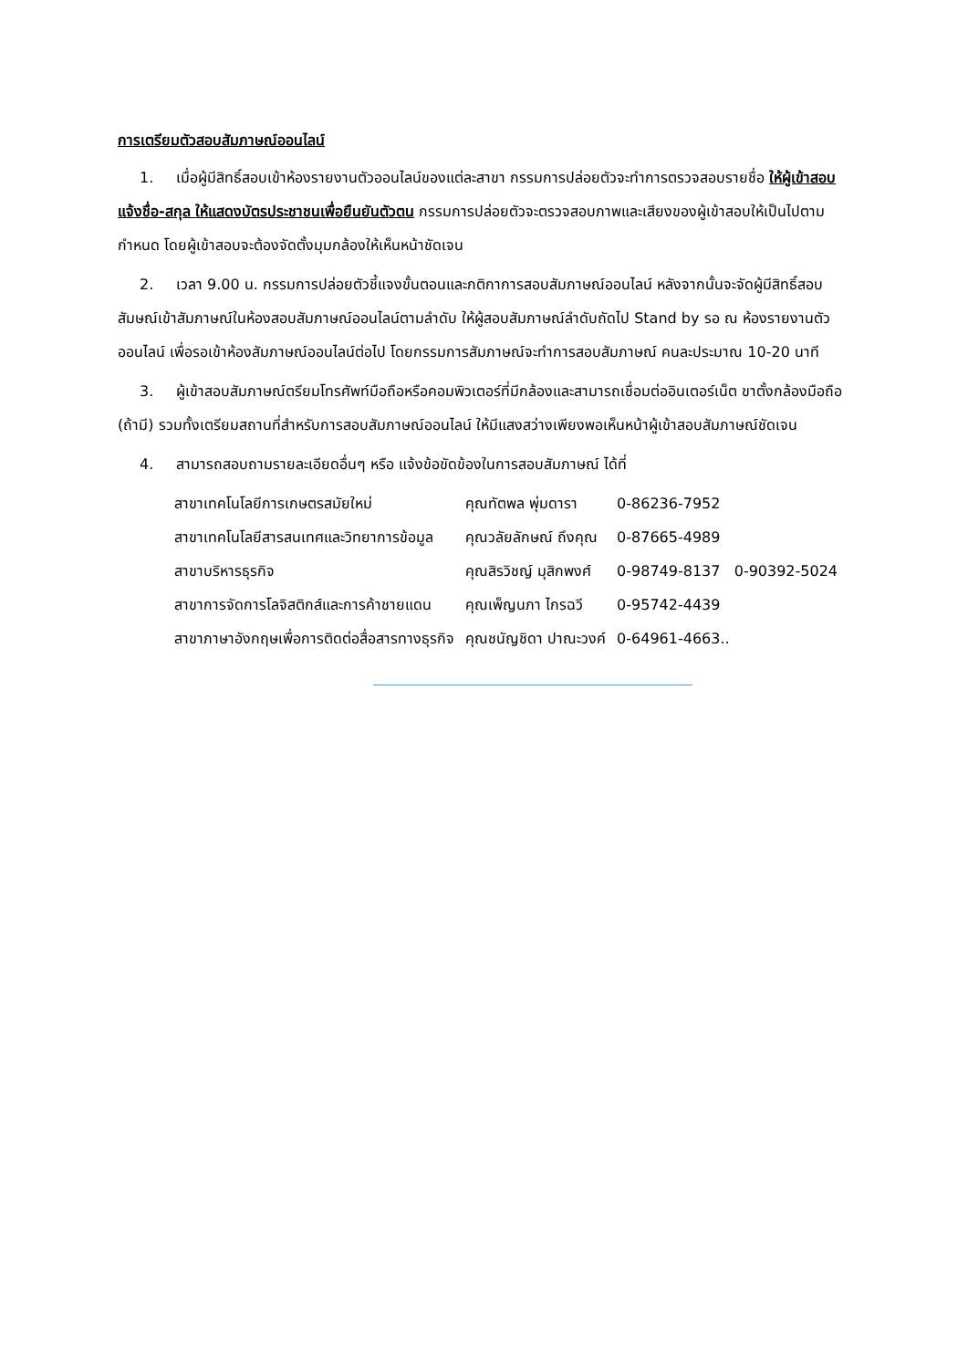การเตรียมตัวสอบสัมภาษณ์ออนไลน์
1. เมื่อผู้มีสิทธิ์สอบเข้าห้องรายงานตัวออนไลน์ของแต่ละสาขา กรรมการปล่อยตัวจะทำการตรวจสอบรายชื่อ ให้ผู้เข้าสอบแจ้งชื่อ-สกุล ให้แสดงบัตรประชาชนเพื่อยืนยันตัวตน กรรมการปล่อยตัวจะตรวจสอบภาพและเสียงของผู้เข้าสอบให้เป็นไปตามกำหนด โดยผู้เข้าสอบจะต้องจัดตั้งมุมกล้องให้เห็นหน้าชัดเจน
2. เวลา 9.00 น. กรรมการปล่อยตัวชี้แจงขั้นตอนและกติกาการสอบสัมภาษณ์ออนไลน์ หลังจากนั้นจะจัดผู้มีสิทธิ์สอบสัมษณ์เข้าสัมภาษณ์ในห้องสอบสัมภาษณ์ออนไลน์ตามลำดับ ให้ผู้สอบสัมภาษณ์ลำดับถัดไป Stand by รอ ณ ห้องรายงานตัวออนไลน์ เพื่อรอเข้าห้องสัมภาษณ์ออนไลน์ต่อไป โดยกรรมการสัมภาษณ์จะทำการสอบสัมภาษณ์ คนละประมาณ 10-20 นาที
3. ผู้เข้าสอบสัมภาษณ์ตรียมโทรศัพท์มือถือหรือคอมพิวเตอร์ที่มีกล้องและสามารถเชื่อมต่ออินเตอร์เน็ต ขาตั้งกล้องมือถือ (ถ้ามี) รวมทั้งเตรียมสถานที่สำหรับการสอบสัมภาษณ์ออนไลน์ ให้มีแสงสว่างเพียงพอเห็นหน้าผู้เข้าสอบสัมภาษณ์ชัดเจน
4. สามารถสอบถามรายละเอียดอื่นๆ หรือ แจ้งข้อขัดข้องในการสอบสัมภาษณ์ ได้ที่
| สาขาเทคโนโลยีการเกษตรสมัยใหม่ | คุณทัตพล พุ่มดารา | 0-86236-7952 |
| สาขาเทคโนโลยีสารสนเทศและวิทยาการข้อมูล | คุณวลัยลักษณ์ ถึงคุณ | 0-87665-4989 |
| สาขาบริหารธุรกิจ | คุณสิรวิชญ์ มุสิกพงศ์ | 0-98749-8137 0-90392-5024 |
| สาขาการจัดการโลจิสติกส์และการค้าชายแดน | คุณเพ็ญนภา ไกรฉวี | 0-95742-4439 |
| สาขาภาษาอังกฤษเพื่อการติดต่อสื่อสารทางธุรกิจ | คุณชนัญชิดา ปาณะวงค์ | 0-64961-4663.. |